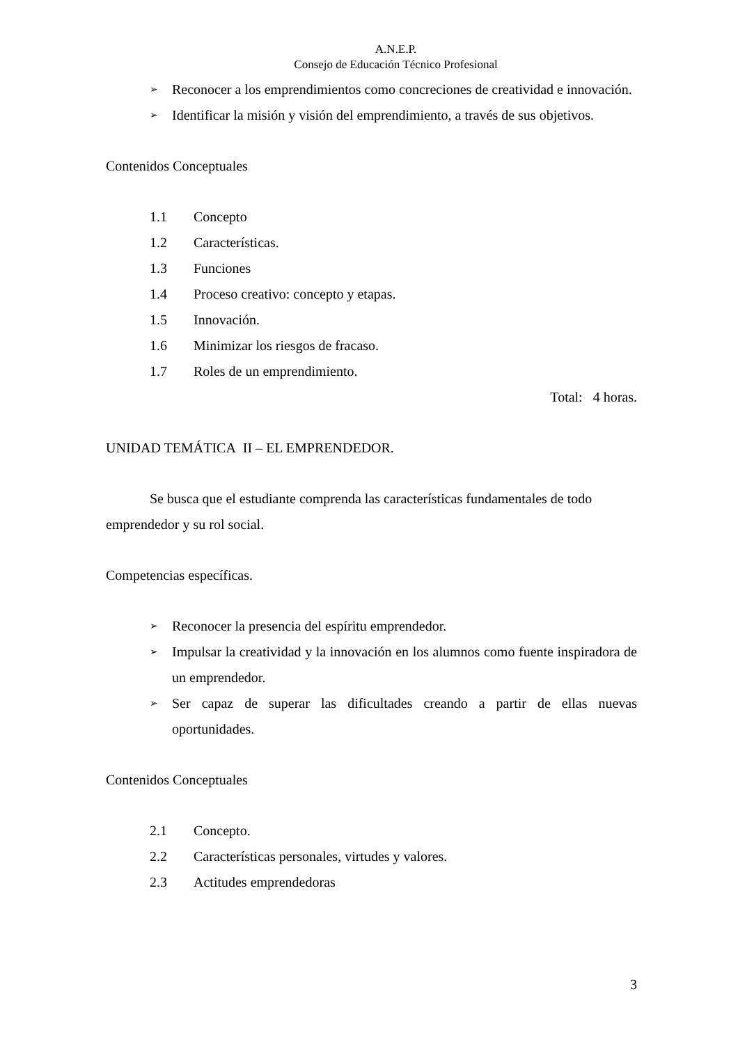A.N.E.P.
Consejo de Educación Técnico Profesional
➢ Reconocer a los emprendimientos como concreciones de creatividad e innovación.
➢ Identificar la misión y visión del emprendimiento, a través de sus objetivos.
Contenidos Conceptuales
1.1 Concepto
1.2 Características.
1.3 Funciones
1.4 Proceso creativo: concepto y etapas.
1.5 Innovación.
1.6 Minimizar los riesgos de fracaso.
1.7 Roles de un emprendimiento.
Total: 4 horas.
UNIDAD TEMÁTICA II – EL EMPRENDEDOR.
Se busca que el estudiante comprenda las características fundamentales de todo emprendedor y su rol social.
Competencias específicas.
➢ Reconocer la presencia del espíritu emprendedor.
➢ Impulsar la creatividad y la innovación en los alumnos como fuente inspiradora de un emprendedor.
➢ Ser capaz de superar las dificultades creando a partir de ellas nuevas oportunidades.
Contenidos Conceptuales
2.1 Concepto.
2.2 Características personales, virtudes y valores.
2.3 Actitudes emprendedoras
3